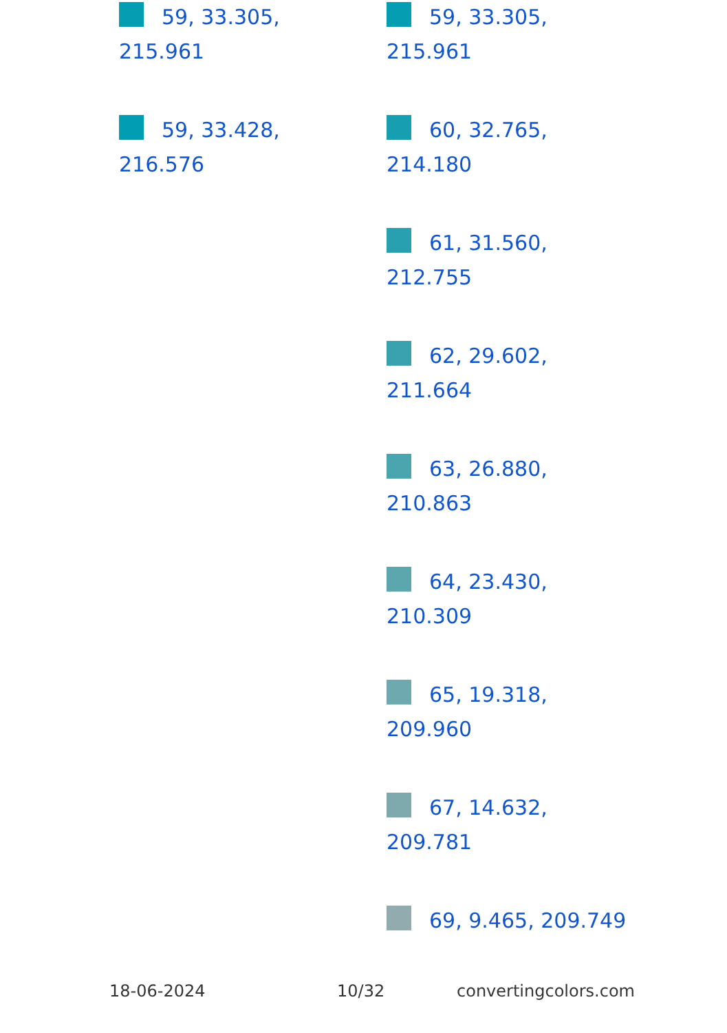59, 33.305, 215.961
59, 33.428, 216.576
59, 33.305, 215.961
60, 32.765, 214.180
61, 31.560, 212.755
62, 29.602, 211.664
63, 26.880, 210.863
64, 23.430, 210.309
65, 19.318, 209.960
67, 14.632, 209.781
69, 9.465, 209.749
18-06-2024 10/32 convertingcolors.com